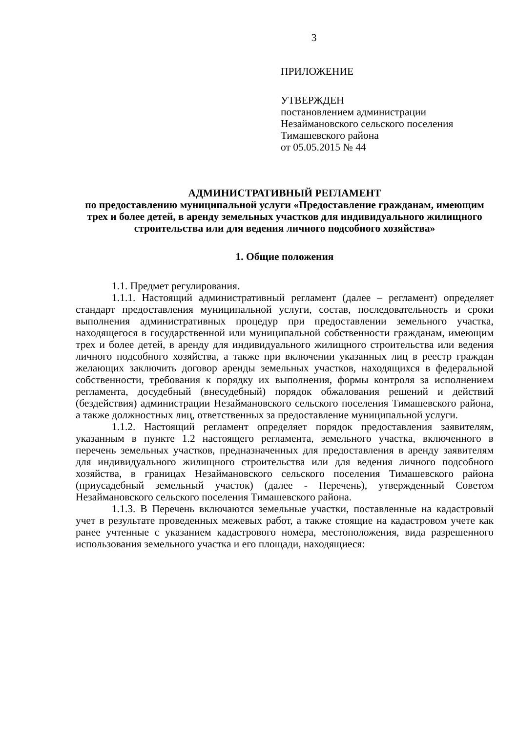3
ПРИЛОЖЕНИЕ
УТВЕРЖДЕН
постановлением администрации
Незаймановского сельского поселения
Тимашевского района
от 05.05.2015 № 44
АДМИНИСТРАТИВНЫЙ РЕГЛАМЕНТ
по предоставлению муниципальной услуги «Предоставление гражданам, имеющим трех и более детей, в аренду земельных участков для индивидуального жилищного строительства или для ведения личного подсобного хозяйства»
1. Общие положения
1.1. Предмет регулирования.
1.1.1. Настоящий административный регламент (далее – регламент) определяет стандарт предоставления муниципальной услуги, состав, последовательность и сроки выполнения административных процедур при предоставлении земельного участка, находящегося в государственной или муниципальной собственности гражданам, имеющим трех и более детей, в аренду для индивидуального жилищного строительства или ведения личного подсобного хозяйства, а также при включении указанных лиц в реестр граждан желающих заключить договор аренды земельных участков, находящихся в федеральной собственности, требования к порядку их выполнения, формы контроля за исполнением регламента, досудебный (внесудебный) порядок обжалования решений и действий (бездействия) администрации Незаймановского сельского поселения Тимашевского района, а также должностных лиц, ответственных за предоставление муниципальной услуги.
1.1.2. Настоящий регламент определяет порядок предоставления заявителям, указанным в пункте 1.2 настоящего регламента, земельного участка, включенного в перечень земельных участков, предназначенных для предоставления в аренду заявителям для индивидуального жилищного строительства или для ведения личного подсобного хозяйства, в границах Незаймановского сельского поселения Тимашевского района (приусадебный земельный участок) (далее - Перечень), утвержденный Советом Незаймановского сельского поселения Тимашевского района.
1.1.3. В Перечень включаются земельные участки, поставленные на кадастровый учет в результате проведенных межевых работ, а также стоящие на кадастровом учете как ранее учтенные с указанием кадастрового номера, местоположения, вида разрешенного использования земельного участка и его площади, находящиеся: